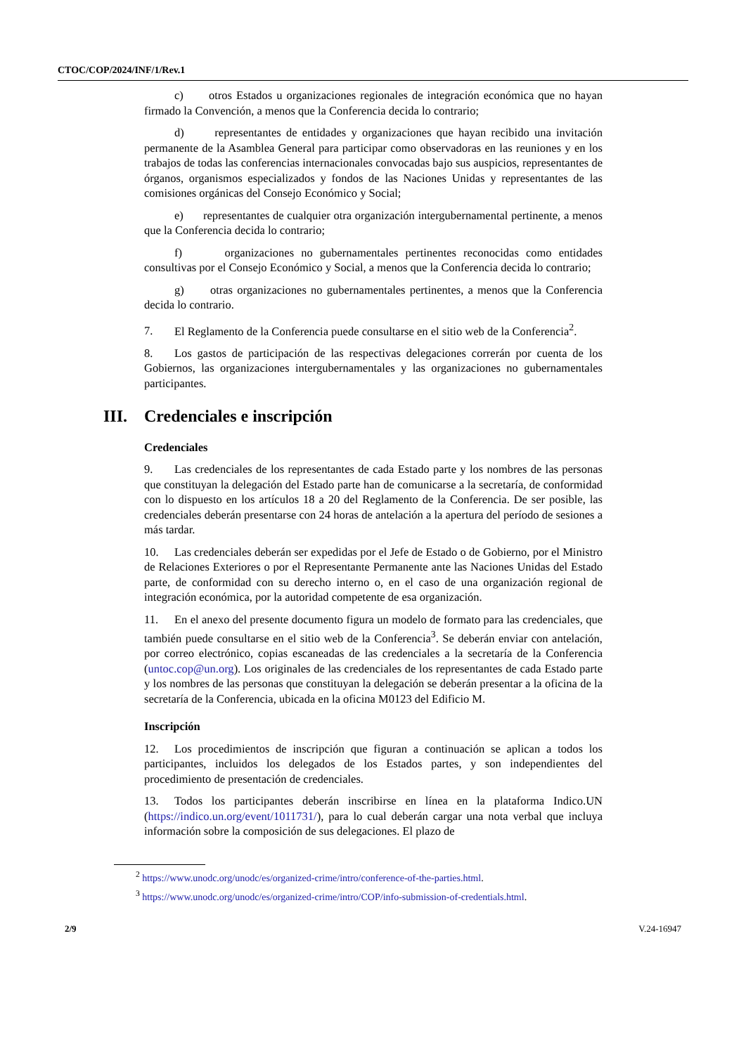CTOC/COP/2024/INF/1/Rev.1
c) otros Estados u organizaciones regionales de integración económica que no hayan firmado la Convención, a menos que la Conferencia decida lo contrario;
d) representantes de entidades y organizaciones que hayan recibido una invitación permanente de la Asamblea General para participar como observadoras en las reuniones y en los trabajos de todas las conferencias internacionales convocadas bajo sus auspicios, representantes de órganos, organismos especializados y fondos de las Naciones Unidas y representantes de las comisiones orgánicas del Consejo Económico y Social;
e) representantes de cualquier otra organización intergubernamental pertinente, a menos que la Conferencia decida lo contrario;
f) organizaciones no gubernamentales pertinentes reconocidas como entidades consultivas por el Consejo Económico y Social, a menos que la Conferencia decida lo contrario;
g) otras organizaciones no gubernamentales pertinentes, a menos que la Conferencia decida lo contrario.
7. El Reglamento de la Conferencia puede consultarse en el sitio web de la Conferencia<sup>2</sup>.
8. Los gastos de participación de las respectivas delegaciones correrán por cuenta de los Gobiernos, las organizaciones intergubernamentales y las organizaciones no gubernamentales participantes.
III. Credenciales e inscripción
Credenciales
9. Las credenciales de los representantes de cada Estado parte y los nombres de las personas que constituyan la delegación del Estado parte han de comunicarse a la secretaría, de conformidad con lo dispuesto en los artículos 18 a 20 del Reglamento de la Conferencia. De ser posible, las credenciales deberán presentarse con 24 horas de antelación a la apertura del período de sesiones a más tardar.
10. Las credenciales deberán ser expedidas por el Jefe de Estado o de Gobierno, por el Ministro de Relaciones Exteriores o por el Representante Permanente ante las Naciones Unidas del Estado parte, de conformidad con su derecho interno o, en el caso de una organización regional de integración económica, por la autoridad competente de esa organización.
11. En el anexo del presente documento figura un modelo de formato para las credenciales, que también puede consultarse en el sitio web de la Conferencia<sup>3</sup>. Se deberán enviar con antelación, por correo electrónico, copias escaneadas de las credenciales a la secretaría de la Conferencia (untoc.cop@un.org). Los originales de las credenciales de los representantes de cada Estado parte y los nombres de las personas que constituyan la delegación se deberán presentar a la oficina de la secretaría de la Conferencia, ubicada en la oficina M0123 del Edificio M.
Inscripción
12. Los procedimientos de inscripción que figuran a continuación se aplican a todos los participantes, incluidos los delegados de los Estados partes, y son independientes del procedimiento de presentación de credenciales.
13. Todos los participantes deberán inscribirse en línea en la plataforma Indico.UN (https://indico.un.org/event/1011731/), para lo cual deberán cargar una nota verbal que incluya información sobre la composición de sus delegaciones. El plazo de
<sup>2</sup> https://www.unodc.org/unodc/es/organized-crime/intro/conference-of-the-parties.html.
<sup>3</sup> https://www.unodc.org/unodc/es/organized-crime/intro/COP/info-submission-of-credentials.html.
2/9 V.24-16947